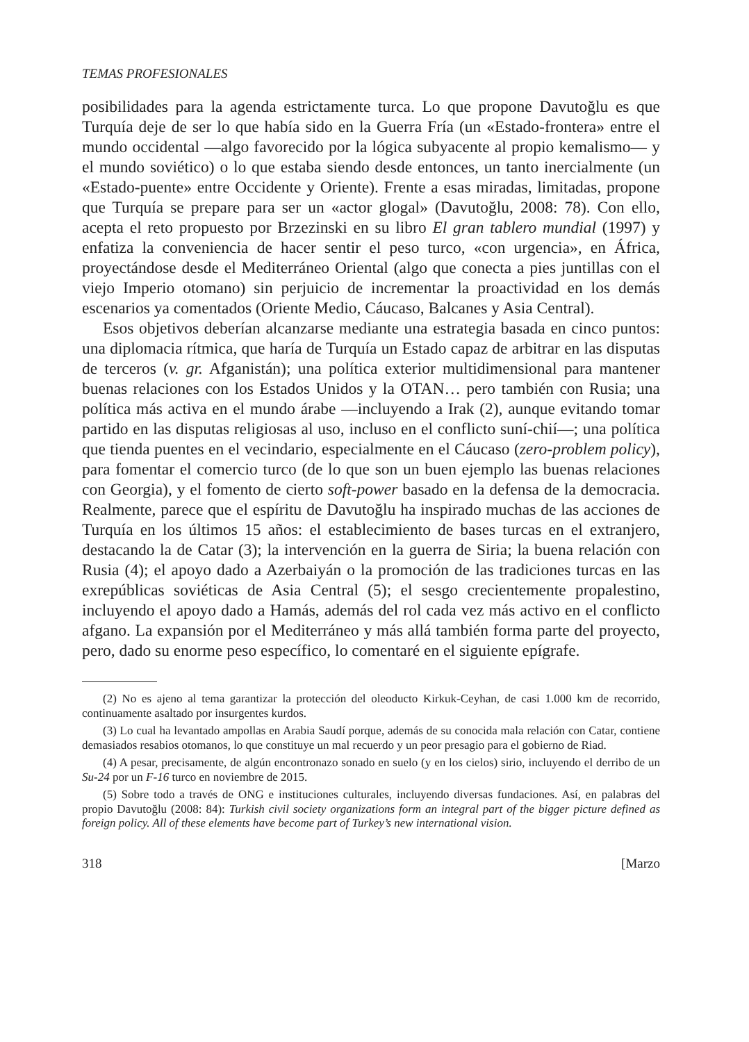TEMAS PROFESIONALES
posibilidades para la agenda estrictamente turca. Lo que propone Davutoğlu es que Turquía deje de ser lo que había sido en la Guerra Fría (un «Estado-frontera» entre el mundo occidental —algo favorecido por la lógica subyacente al propio kemalismo— y el mundo soviético) o lo que estaba siendo desde entonces, un tanto inercialmente (un «Estado-puente» entre Occidente y Oriente). Frente a esas miradas, limitadas, propone que Turquía se prepare para ser un «actor glogal» (Davutoğlu, 2008: 78). Con ello, acepta el reto propuesto por Brzezinski en su libro El gran tablero mundial (1997) y enfatiza la conveniencia de hacer sentir el peso turco, «con urgencia», en África, proyectándose desde el Mediterráneo Oriental (algo que conecta a pies juntillas con el viejo Imperio otomano) sin perjuicio de incrementar la proactividad en los demás escenarios ya comentados (Oriente Medio, Cáucaso, Balcanes y Asia Central).
Esos objetivos deberían alcanzarse mediante una estrategia basada en cinco puntos: una diplomacia rítmica, que haría de Turquía un Estado capaz de arbitrar en las disputas de terceros (v. gr. Afganistán); una política exterior multidimensional para mantener buenas relaciones con los Estados Unidos y la OTAN… pero también con Rusia; una política más activa en el mundo árabe —incluyendo a Irak (2), aunque evitando tomar partido en las disputas religiosas al uso, incluso en el conflicto suní-chií—; una política que tienda puentes en el vecindario, especialmente en el Cáucaso (zero-problem policy), para fomentar el comercio turco (de lo que son un buen ejemplo las buenas relaciones con Georgia), y el fomento de cierto soft-power basado en la defensa de la democracia. Realmente, parece que el espíritu de Davutoğlu ha inspirado muchas de las acciones de Turquía en los últimos 15 años: el establecimiento de bases turcas en el extranjero, destacando la de Catar (3); la intervención en la guerra de Siria; la buena relación con Rusia (4); el apoyo dado a Azerbaiyán o la promoción de las tradiciones turcas en las exrepúblicas soviéticas de Asia Central (5); el sesgo crecientemente propalestino, incluyendo el apoyo dado a Hamás, además del rol cada vez más activo en el conflicto afgano. La expansión por el Mediterráneo y más allá también forma parte del proyecto, pero, dado su enorme peso específico, lo comentaré en el siguiente epígrafe.
(2) No es ajeno al tema garantizar la protección del oleoducto Kirkuk-Ceyhan, de casi 1.000 km de recorrido, continuamente asaltado por insurgentes kurdos.
(3) Lo cual ha levantado ampollas en Arabia Saudí porque, además de su conocida mala relación con Catar, contiene demasiados resabios otomanos, lo que constituye un mal recuerdo y un peor presagio para el gobierno de Riad.
(4) A pesar, precisamente, de algún encontronazo sonado en suelo (y en los cielos) sirio, incluyendo el derribo de un Su-24 por un F-16 turco en noviembre de 2015.
(5) Sobre todo a través de ONG e instituciones culturales, incluyendo diversas fundaciones. Así, en palabras del propio Davutoğlu (2008: 84): Turkish civil society organizations form an integral part of the bigger picture defined as foreign policy. All of these elements have become part of Turkey’s new international vision.
318 [Marzo